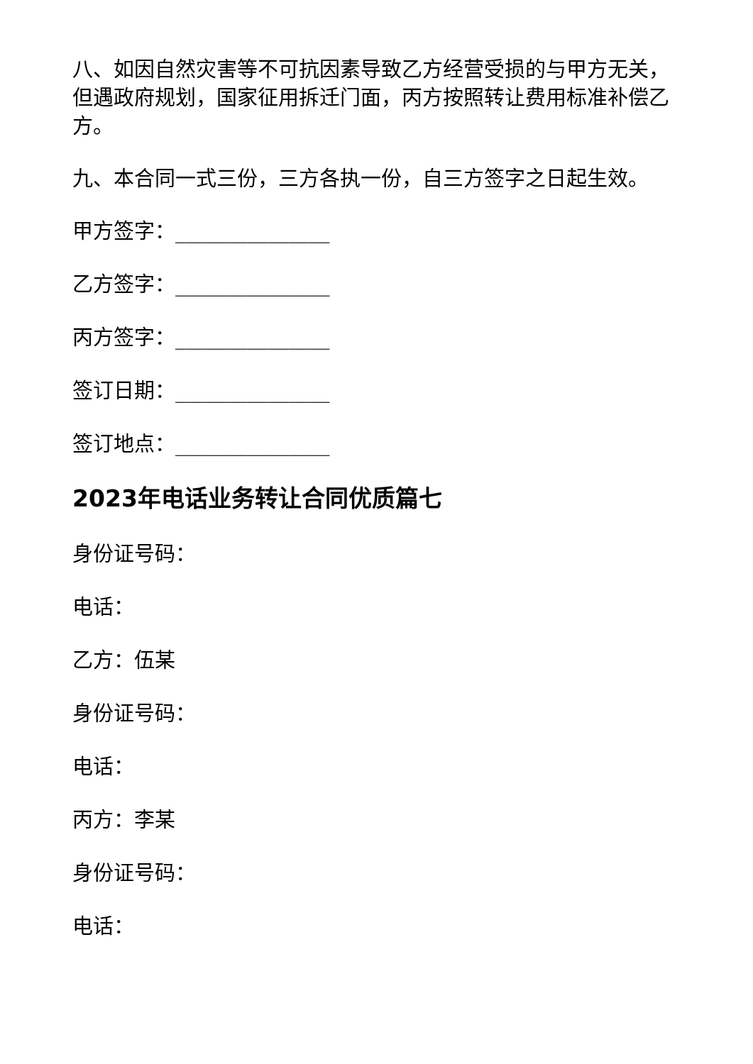八、如因自然灾害等不可抗因素导致乙方经营受损的与甲方无关，但遇政府规划，国家征用拆迁门面，丙方按照转让费用标准补偿乙方。
九、本合同一式三份，三方各执一份，自三方签字之日起生效。
甲方签字：_______________
乙方签字：_______________
丙方签字：_______________
签订日期：_______________
签订地点：_______________
2023年电话业务转让合同优质篇七
身份证号码：
电话：
乙方：伍某
身份证号码：
电话：
丙方：李某
身份证号码：
电话：